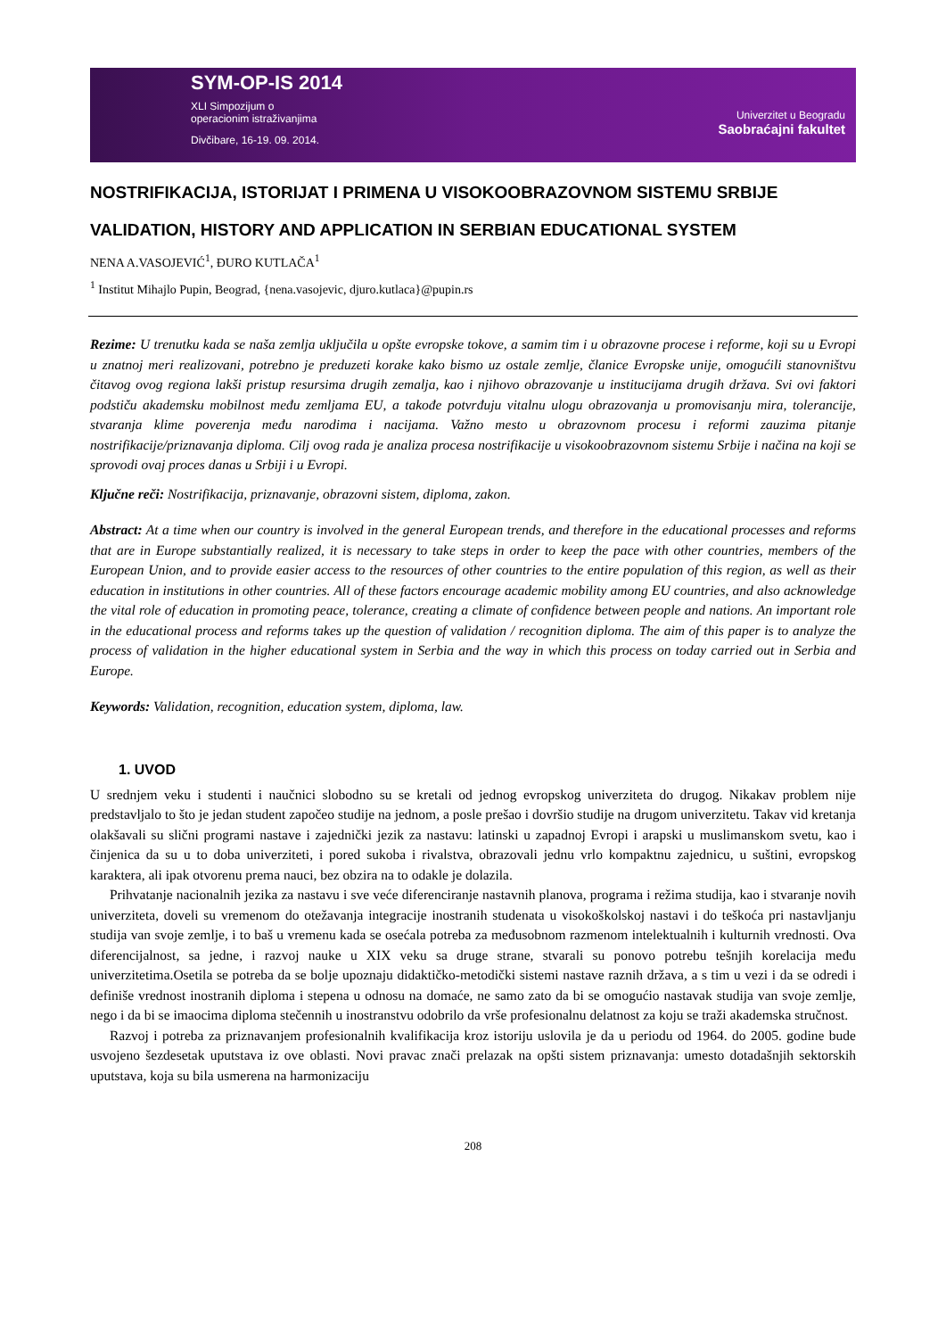SYM-OP-IS 2014
XLI Simpozijum o
operacionim istraživanjima
Divčibare, 16-19. 09. 2014.
Univerzitet u Beogradu
Saobraćajni fakultet
NOSTRIFIKACIJA, ISTORIJAT I PRIMENA U VISOKOOBRAZOVNOM SISTEMU SRBIJE
VALIDATION, HISTORY AND APPLICATION IN SERBIAN EDUCATIONAL SYSTEM
NENA A.VASOJEVIĆ<sup>1</sup>, ĐURO KUTLAČA<sup>1</sup>
<sup>1</sup> Institut Mihajlo Pupin, Beograd, {nena.vasojevic, djuro.kutlaca}@pupin.rs
Rezime: U trenutku kada se naša zemlja uključila u opšte evropske tokove, a samim tim i u obrazovne procese i reforme, koji su u Evropi u znatnoj meri realizovani, potrebno je preduzeti korake kako bismo uz ostale zemlje, članice Evropske unije, omogućili stanovništvu čitavog ovog regiona lakši pristup resursima drugih zemalja, kao i njihovo obrazovanje u institucijama drugih država. Svi ovi faktori podstiču akademsku mobilnost među zemljama EU, a takođe potvrđuju vitalnu ulogu obrazovanja u promovisanju mira, tolerancije, stvaranja klime poverenja među narodima i nacijama. Važno mesto u obrazovnom procesu i reformi zauzima pitanje nostrifikacije/priznavanja diploma. Cilj ovog rada je analiza procesa nostrifikacije u visokoobrazovnom sistemu Srbije i načina na koji se sprovodi ovaj proces danas u Srbiji i u Evropi.
Ključne reči: Nostrifikacija, priznavanje, obrazovni sistem, diploma, zakon.
Abstract: At a time when our country is involved in the general European trends, and therefore in the educational processes and reforms that are in Europe substantially realized, it is necessary to take steps in order to keep the pace with other countries, members of the European Union, and to provide easier access to the resources of other countries to the entire population of this region, as well as their education in institutions in other countries. All of these factors encourage academic mobility among EU countries, and also acknowledge the vital role of education in promoting peace, tolerance, creating a climate of confidence between people and nations. An important role in the educational process and reforms takes up the question of validation / recognition diploma. The aim of this paper is to analyze the process of validation in the higher educational system in Serbia and the way in which this process on today carried out in Serbia and Europe.
Keywords: Validation, recognition, education system, diploma, law.
1. UVOD
U srednjem veku i studenti i naučnici slobodno su se kretali od jednog evropskog univerziteta do drugog. Nikakav problem nije predstavljalo to što je jedan student započeo studije na jednom, a posle prešao i dovršio studije na drugom univerzitetu. Takav vid kretanja olakšavali su slični programi nastave i zajednički jezik za nastavu: latinski u zapadnoj Evropi i arapski u muslimanskom svetu, kao i činjenica da su u to doba univerziteti, i pored sukoba i rivalstva, obrazovali jednu vrlo kompaktnu zajednicu, u suštini, evropskog karaktera, ali ipak otvorenu prema nauci, bez obzira na to odakle je dolazila.
Prihvatanje nacionalnih jezika za nastavu i sve veće diferenciranje nastavnih planova, programa i režima studija, kao i stvaranje novih univerziteta, doveli su vremenom do otežavanja integracije inostranih studenata u visokoškolskoj nastavi i do teškoća pri nastavljanju studija van svoje zemlje, i to baš u vremenu kada se osećala potreba za međusobnom razmenom intelektualnih i kulturnih vrednosti. Ova diferencijalnost, sa jedne, i razvoj nauke u XIX veku sa druge strane, stvarali su ponovo potrebu tešnjih korelacija među univerzitetima.Osetila se potreba da se bolje upoznaju didaktičko-metodički sistemi nastave raznih država, a s tim u vezi i da se odredi i definiše vrednost inostranih diploma i stepena u odnosu na domaće, ne samo zato da bi se omogućio nastavak studija van svoje zemlje, nego i da bi se imaocima diploma stečennih u inostranstvu odobrilo da vrše profesionalnu delatnost za koju se traži akademska stručnost.
Razvoj i potreba za priznavanjem profesionalnih kvalifikacija kroz istoriju uslovila je da u periodu od 1964. do 2005. godine bude usvojeno šezdesetak uputstava iz ove oblasti. Novi pravac znači prelazak na opšti sistem priznavanja: umesto dotadašnjih sektorskih uputstava, koja su bila usmerena na harmonizaciju
208